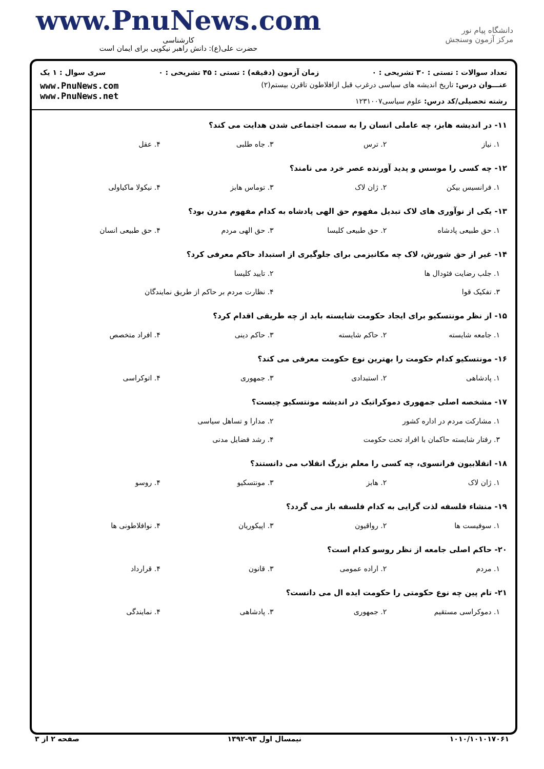www.PnuNews.com
کارشناسی
حضرت علی(ع): دانش راهبر نیکویی برای ایمان است
دانشگاه پیام نور
مرکز آزمون وسنجش
تعداد سوالات : تستی : ۳۰ تشریحی : ۰ زمان آزمون (دقیقه) : تستی : ۴۵ تشریحی : ۰ سری سوال : ۱ یک
عنـــوان درس: تاریخ اندیشه های سیاسی درغرب قبل ازافلاطون تاقرن بیستم(۲)
رشته تحصیلی/کد درس: علوم سیاسی۱۲۳۱۰۰۷
www.PnuNews.com
www.PnuNews.net
۱۱- در اندیشه هابز، چه عاملی انسان را به سمت اجتماعی شدن هدایت می کند؟
۱. نیاز ۲. ترس ۳. جاه طلبی ۴. عقل
۱۲- چه کسی را موسس و پدید آورنده عصر خرد می نامند؟
۱. فرانسیس بیکن ۲. ژان لاک ۳. توماس هابز ۴. نیکولا ماکیاولی
۱۳- یکی از نوآوری های لاک تبدیل مفهوم حق الهی پادشاه به کدام مفهوم مدرن بود؟
۱. حق طبیعی پادشاه ۲. حق طبیعی کلیسا ۳. حق الهی مردم ۴. حق طبیعی انسان
۱۴- غیر از حق شورش، لاک چه مکانیزمی برای جلوگیری از استبداد حاکم معرفی کرد؟
۱. جلب رضایت فئودال ها ۲. تایید کلیسا
۳. تفکیک قوا ۴. نظارت مردم بر حاکم از طریق نمایندگان
۱۵- از نظر مونتسکیو برای ایجاد حکومت شایسته باید از چه طریقی اقدام کرد؟
۱. جامعه شایسته ۲. حاکم شایسته ۳. حاکم دینی ۴. افراد متخصص
۱۶- مونتسکیو کدام حکومت را بهترین نوع حکومت معرفی می کند؟
۱. پادشاهی ۲. استبدادی ۳. جمهوری ۴. اتوکراسی
۱۷- مشخصه اصلی جمهوری دموکراتیک در اندیشه مونتسکیو چیست؟
۱. مشارکت مردم در اداره کشور ۲. مدارا و تساهل سیاسی
۳. رفتار شایسته حاکمان با افراد تحت حکومت ۴. رشد فضایل مدنی
۱۸- انقلابیون فرانسوی، چه کسی را معلم بزرگ انقلاب می دانستند؟
۱. ژان لاک ۲. هابز ۳. مونتسکیو ۴. روسو
۱۹- منشاء فلسفه لذت گرایی به کدام فلسفه باز می گردد؟
۱. سوفیست ها ۲. رواقیون ۳. اپیکوریان ۴. نوافلاطونی ها
۲۰- حاکم اصلی جامعه از نظر روسو کدام است؟
۱. مردم ۲. اراده عمومی ۳. قانون ۴. قرارداد
۲۱- تام پین چه نوع حکومتی را حکومت ایده ال می دانست؟
۱. دموکراسی مستقیم ۲. جمهوری ۳. پادشاهی ۴. نمایندگی
۱۰۱۰/۱۰۱۰۱۷۰۶۱ نیمسال اول ۹۳-۱۳۹۲ صفحه ۲ از ۳